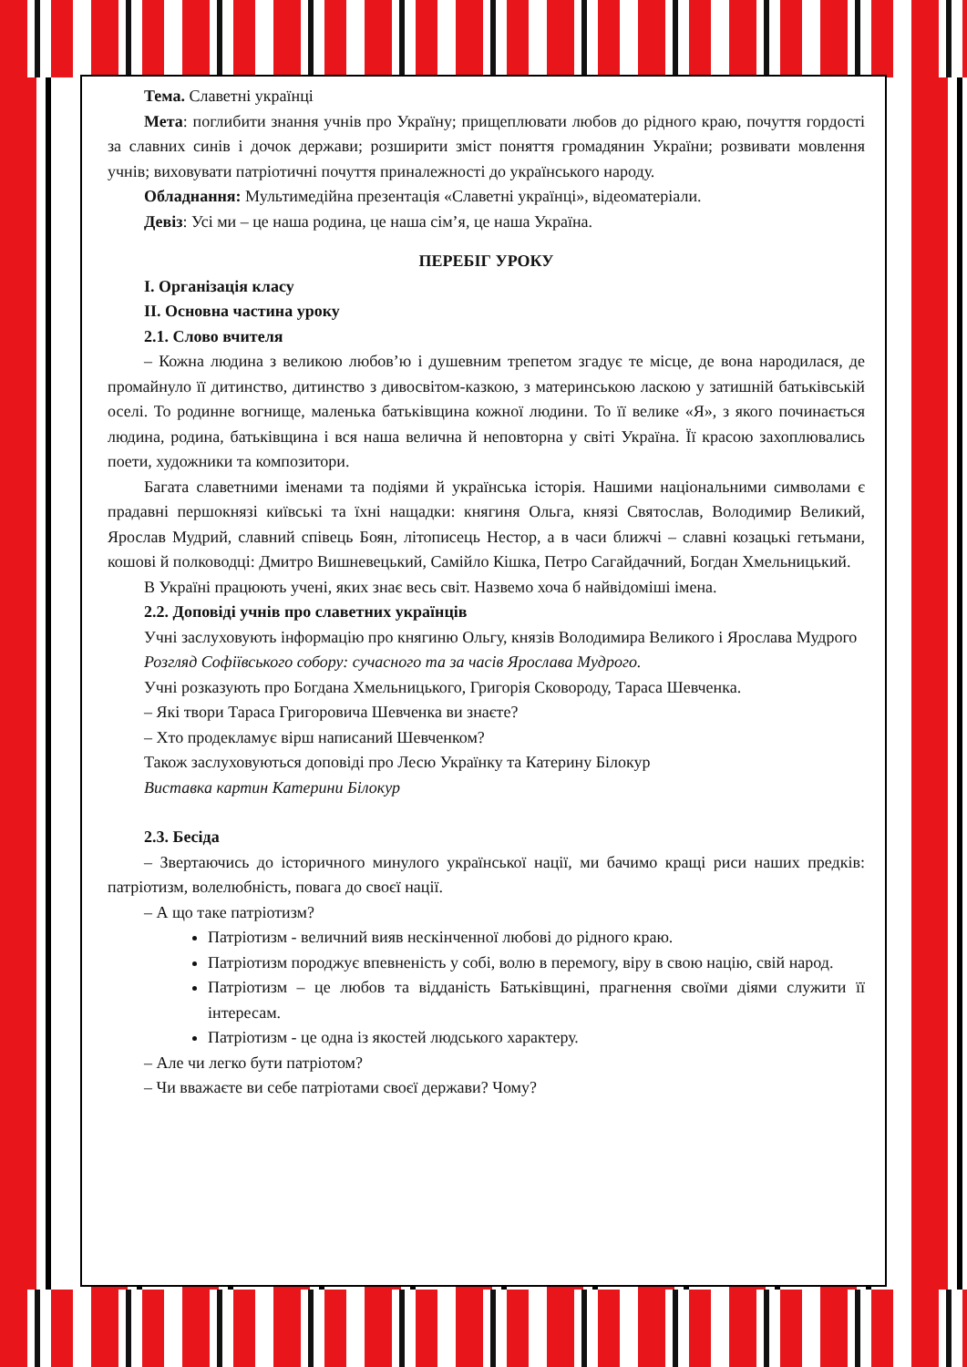Тема. Славетні українці
Мета: поглибити знання учнів про Україну; прищеплювати любов до рідного краю, почуття гордості за славних синів і дочок держави; розширити зміст поняття громадянин України; розвивати мовлення учнів; виховувати патріотичні почуття приналежності до українського народу.
Обладнання: Мультимедійна презентація «Славетні українці», відеоматеріали.
Девіз: Усі ми – це наша родина, це наша сім’я, це наша Україна.
ПЕРЕБІГ УРОКУ
І. Організація класу
ІІ. Основна частина уроку
2.1. Слово вчителя
– Кожна людина з великою любов’ю і душевним трепетом згадує те місце, де вона народилася, де промайнуло її дитинство, дитинство з дивосвітом-казкою, з материнською ласкою у затишній батьківській оселі. То родинне вогнище, маленька батьківщина кожної людини. То її велике «Я», з якого починається людина, родина, батьківщина і вся наша велична й неповторна у світі Україна. Її красою захоплювались поети, художники та композитори.
Багата славетними іменами та подіями й українська історія. Нашими національними символами є прадавні першокнязі київські та їхні нащадки: княгиня Ольга, князі Святослав, Володимир Великий, Ярослав Мудрий, славний співець Боян, літописець Нестор, а в часи ближчі – славні козацькі гетьмани, кошові й полководці: Дмитро Вишневецький, Самійло Кішка, Петро Сагайдачний, Богдан Хмельницький.
В Україні працюють учені, яких знає весь світ. Назвемо хоча б найвідоміші імена.
2.2. Доповіді учнів про славетних українців
Учні заслуховують інформацію про княгиню Ольгу, князів Володимира Великого і Ярослава Мудрого
Розгляд Софіївського собору: сучасного та за часів Ярослава Мудрого.
Учні розказують про Богдана Хмельницького, Григорія Сковороду, Тараса Шевченка.
– Які твори Тараса Григоровича Шевченка ви знаєте?
– Хто продекламує вірш написаний Шевченком?
Також заслуховуються доповіді про Лесю Українку та Катерину Білокур
Виставка картин Катерини Білокур
2.3. Бесіда
– Звертаючись до історичного минулого української нації, ми бачимо кращі риси наших предків: патріотизм, волелюбність, повага до своєї нації.
– А що таке патріотизм?
Патріотизм - величний вияв нескінченної любові до рідного краю.
Патріотизм породжує впевненість у собі, волю в перемогу, віру в свою націю, свій народ.
Патріотизм – це любов та відданість Батьківщині, прагнення своїми діями служити її інтересам.
Патріотизм - це одна із якостей людського характеру.
– Але чи легко бути патріотом?
– Чи вважаєте ви себе патріотами своєї держави? Чому?